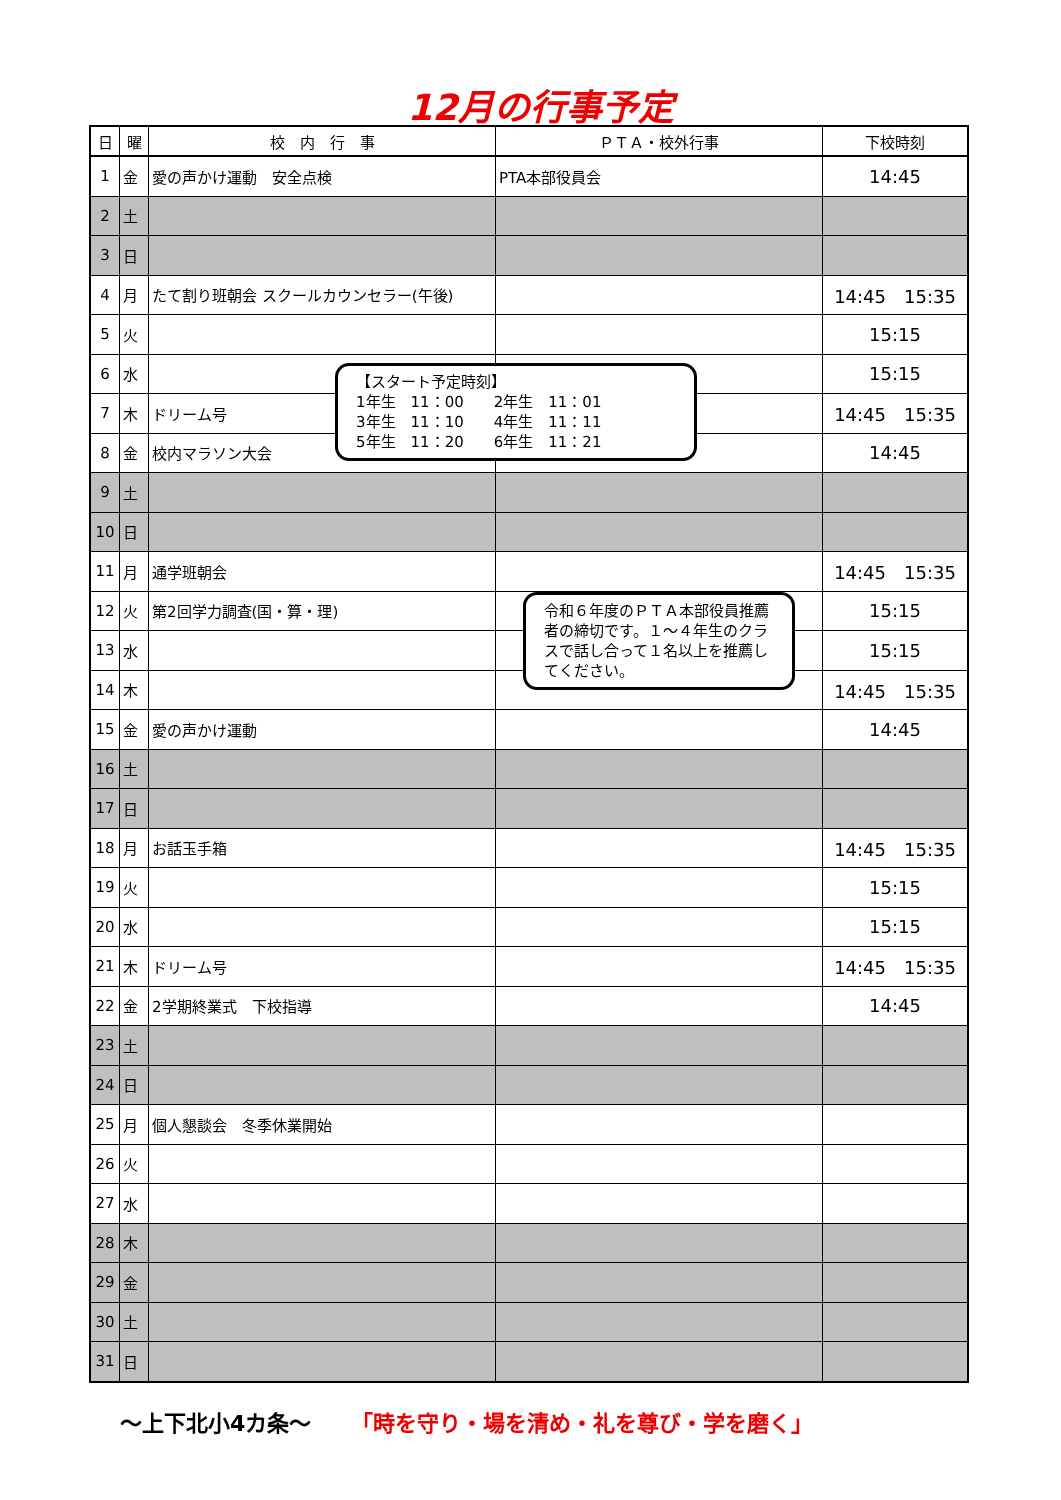12月の行事予定
| 日 | 曜 | 校 内 行 事 | ＰＴＡ・校外行事 | 下校時刻 |
| --- | --- | --- | --- | --- |
| 1 | 金 | 愛の声かけ運動 安全点検 | PTA本部役員会 | 14:45 |
| 2 | 土 | | | |
| 3 | 日 | | | |
| 4 | 月 | たて割り班朝会 スクールカウンセラー(午後) | | 14:45 15:35 |
| 5 | 火 | | | 15:15 |
| 6 | 水 | | | 15:15 |
| 7 | 木 | ドリーム号 | | 14:45 15:35 |
| 8 | 金 | 校内マラソン大会 | | 14:45 |
| 9 | 土 | | | |
| 10 | 日 | | | |
| 11 | 月 | 通学班朝会 | | 14:45 15:35 |
| 12 | 火 | 第2回学力調査(国・算・理) | | 15:15 |
| 13 | 水 | | | 15:15 |
| 14 | 木 | | | 14:45 15:35 |
| 15 | 金 | 愛の声かけ運動 | | 14:45 |
| 16 | 土 | | | |
| 17 | 日 | | | |
| 18 | 月 | お話玉手箱 | | 14:45 15:35 |
| 19 | 火 | | | 15:15 |
| 20 | 水 | | | 15:15 |
| 21 | 木 | ドリーム号 | | 14:45 15:35 |
| 22 | 金 | 2学期終業式 下校指導 | | 14:45 |
| 23 | 土 | | | |
| 24 | 日 | | | |
| 25 | 月 | 個人懇談会 冬季休業開始 | | |
| 26 | 火 | | | |
| 27 | 水 | | | |
| 28 | 木 | | | |
| 29 | 金 | | | |
| 30 | 土 | | | |
| 31 | 日 | | | |
【スタート予定時刻】
1年生　11：00　　2年生　11：01
3年生　11：10　　4年生　11：11
5年生　11：20　　6年生　11：21
令和６年度のＰＴＡ本部役員推薦者の締切です。１～４年生のクラスで話し合って１名以上を推薦してください。
～上下北小4カ条～ 「時を守り・場を清め・礼を尊び・学を磨く」